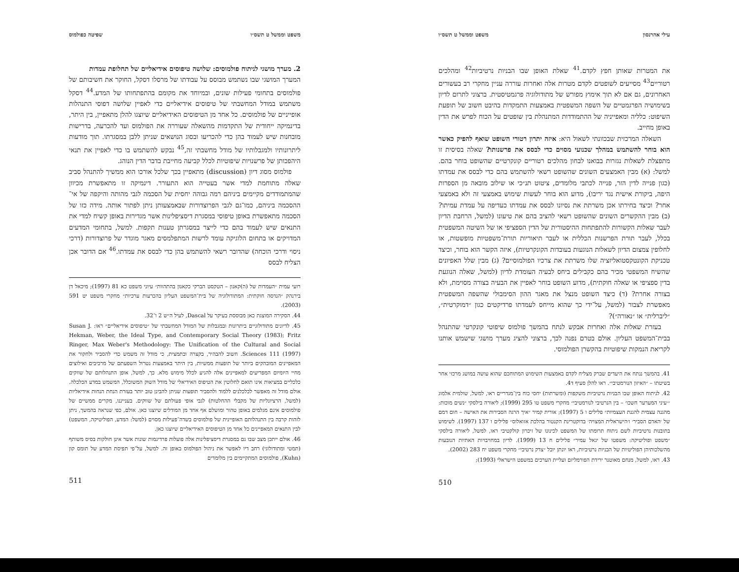משפט וממשל ט תשס״ו שפיטה כפולמוס
2. מערך מושגי לניתוח פולמוסים: שלושה טיפוסים אידיאליים של תחלופת עמדות
המערך המושגי שבו נשתמש מבוסס על עבודתו של מרסלו דסקל, החוקר את חשיבותם של פולמוסים בתחומי פעילות שונים, ובמיוחד את מקומם בהתפתחותו של המדע.<sup>44</sup> דסקל משתמש במודל המחשבתי של טיפוסים אידיאליים כדי לאפיין שלושה דפוסי התנהלות אופייניים של פולמוסים. כל אחד מן הטיפוסים האידיאליים שיוצגו להלן מתאפיין, בין היתר, בדינמיקה ייחודית של התקדמות מהשאלה שעוררה את הפולמוס ועד להכרעה, בדרישות מובחנות שיש לעמוד בהן כדי להכריעו ובסוג הנושאים שניתן ללבן במסגרתו. תוך מודעות ליתרונותיו ולמגבלותיו של מודל מחשבתי זה,<sup>45</sup> נבקש להשתמש בו כדי לאפיין את תנאי היהפכותן של פרשנויות שיפוטיות לכלל קביעה מחייבת בדבר הדין הנוהג.
פולמוס מסוג דיון (discussion) מתאפיין בכך שלכל אורכו הוא ממשיך להתנהל סביב שאלה מתוחמת למדי אשר בעטייה הוא התעורר. דינמיקה זו מתאפשרת מכיוון שהמתמודדים מקיימים ביניהם רמה גבוהה יחסית של הסכמה לגבי מהותה והיקפה של אי־ההסכמה ביניהם, כמו־גם לגבי הפרוצדורות שבאמצעותן ניתן לפתור אותה. מידה כזו של הסכמה מתאפשרת באופן טיפוסי במסגרת דיסציפלינות אשר מגדירות באופן קשיח למדי את התנאים שיש לעמוד בהם כדי לייצר במסגרתן טענות תקפות. למשל, בתחומי המדעים המדויקים או בתחום הלוגיקה עומד לרשות המתפלמסים מאגר מוגדר של פרוצדורות (דרכי ניסוי ודרכי הוכחה) שהדובר רשאי להשתמש בהן כדי לבסס את עמדתו.<sup>46</sup> אם הדובר אכן הצליח לבסס
רועי עמית ״העמדות של (ה)קאנון – הטקסט הברקי כקאנון בהתהוות״ עיוני משפט כא 81 (1997); מיכאל דן בירנהק ״הנדסה חוקתית: המתודולוגיה של בית־המשפט העליון בהכרעות ערכיות״ מחקרי משפט יט 591 (2003).
44. הסקירה המוצגת כאן מבוססת בעיקר על Dascal, לעיל ה״ש 2 ו־32.
45. לדיונים מתודולוגיים ביתרונות ובמגבלות של המודל המחשבתי של ״טיפוסים אידיאליים״ ראו: Susan J. Hekman, Weber, the Ideal Type, and Contemporary Social Theory (1983); Fritz Ringer, Max Weber's Methodology: The Unification of the Cultural and Social Sciences 111 (1997). חשוב להבהיר, בקצרה ובתמצית, כי מודל זה משמש כדי להסביר ולחקור את המאפיינים המובהקים ביותר של תופעות ממשיות, בין היתר באמצעות נטרול השפעתם של מרכיבים ואילוצים מחיי היומיום המפריעים למאפיינים אלה להגיע לכלל מימוש מלא. כך, למשל, אופן התנהלותם של שווקים כלכליים במציאות אינו תואם לחלוטין את הטיפוס האידיאלי של מודל השוק המשוכלל, המשמש במדע הכלכלה. אולם מודל זה מאפשר לכלכלנים ללמוד ולהסביר תופעות שניתן להבינן טוב יותר בעזרת הנחת הנחות אידיאליות (למשל, הרציונליות של מקבלי ההחלטות) לגבי אופי פעולתם של שווקים. בענייננו, מקרים ממשיים של פולמוסים אינם מגלמים באופן טהור ומושלם אף אחד מן המודלים שיוצגו כאן. אולם, כפי שנראה בהמשך, ניתן לזהות קרבה בין התנהלותם האופיינית של פולמוסים בשדה־פעילות מסוים (למשל: המדע, הפוליטיקה, המשפט) לבין התנאים המאפיינים כל אחד מן הטיפוסים האידיאליים שיוצגו כאן.
46. אולם ייתכן מצב שבו גם במסגרת דיסציפלינות אלה פועלות פרדיגמות שונות אשר אינן חולקות בסיס משותף (תמטי ומתודולוגי) רחב דיו לאפשר את ניהול הפולמוס באופן זה. למשל, על־פי תפיסת המדע של תומס קון (Kuhn), פולמוסים המתקיימים בין מלומדים
511
עילי אהרנסון משפט וממשל ט תשס״ו
את המטרות שאותן חפץ לקדם.<sup>41</sup> שאלת האופן שבו הבניות נרטיביות<sup>42</sup> ומהלכים רטוריים<sup>43</sup> מסייעים לשופטים לקדם מטרות אלה ואחרות עוררה עניין מחקרי רב בעשורים האחרונים, גם אם לא תוך אימוץ מפורש של מתודולוגיה פרגמטיסטית. ברצוני לתרום לדיון בשימושיה הפרגמטיים של השפה המשפטית באמצעות התמקדות בהיבט חשוב של תופעת השיפוט: כלליה ומאפייניה של ההתמודדות המתנהלת בין שופטים על הכוח לפרש את הדין באופן מחייב.
השאלה המרכזית שבכוונתי לשאול היא: איזה יתרון רטורי השופט שואף להפיק כאשר הוא בוחר להשתמש במהלך שכנועי מסוים כדי לבסס את פרשנותו? שאלה בסיסית זו מתפצלת לשאלות נגזרות בבואנו לבחון מהלכים רטוריים קונקרטיים שהשופט בוחר בהם. למשל: (א) מבין האמצעים השונים שהשופט רשאי להשתמש בהם כדי לבסס את עמדתו (כגון פנייה לדין הזר, פנייה לכתבי מלומדים, ציטוט תנ״כי או שילוב מובאה מן הספרות היפה, ביקורת אישית נגד יריבו), מדוע הוא בוחר לעשות שימוש באמצעי זה ולא באמצעי אחר? וכיצד בחירתו אכן משרתת את נסיונו לבסס את עמדתו כעדיפה על עמדת עמיתו? (ב) מבין ההקשרים השונים שהשופט רשאי להציב בהם את טיעונו (למשל, הרחבת הדיון לעבר שאלות הקשורות להתפתחות ההיסטורית של הדין הספציפי או של השיטה המשפטית בכלל, לעבר תורת הפרשנות הכללית או לעבר תיאוריות תורת־משפטיות מופשטות, או לחלופין צמצום הדיון לשאלות הנוגעות בעובדות הקונקרטיות), איזה הקשר הוא בוחר, וכיצד טכניקת הקונטקסטואליזציה שלו משרתת את צרכיו הפולמוסיים? (ג) מבין שלל האפיונים שהשיח המשפטי מכיר בהם כקבילים ביחס לבעיה העומדת לדיון (למשל, שאלה הנוגעת בדין ספציפי או שאלה חוקתית), מדוע השופט בוחר לאפיין את הבעיה בצורה מסוימת, ולא בצורה אחרת? (ד) כיצד השופט מנצל את מאגר ההון הסימבולי שהשפה המשפטית מאפשרת לצבור (למשל, על־ידי כך שהוא מייחס לעמדתו פרדיקטים כגון ״דמוקרטית״, ״ליברלית״ או ״נאורה״)?
בעזרת שאלות אלה ואחרות אבקש לנתח בהמשך פולמוס שיפוטי קונקרטי שהתנהל בבית־המשפט העליון. אולם בטרם נפנה לכך, ברצוני להציג מערך מושגי שישמש אותנו לקריאת הנמקות שיפוטיות בהקשרן הפולמוסי.
41. בהמשך ננתח את היעדים שברק מצליח לקדם באמצעות השימוש המתוחכם שהוא עושה במושג מרכזי אחר בשיטתו – ״האיזון הנורמטיבי״. ראו להלן סעיף ד4.
42. לניתוח האופן שבו הבניות נרטיביות משקפות (ומשרתות) יחסי כוח בין־מגדריים ראו, למשל, שולמית אלמוג ״׳עיני המערער חשכו׳ – בין הנרטיבי לנורמטיבי״ מחקרי משפט טו 295 (1999); ליאורה בילסקי ״נשים מוכות: מהגנה עצמית להגנת העצמיות״ פלילים ו 5 (1997); אורית קמיר ״איך הרגה הסבירות את האישה – חום דמם של ׳האדם הסביר׳ ו׳הישראלית המצויה׳ בדוקטרינת הקנטור בהלכת אזואלוס״ פלילים ו 137 (1997). לשימוש בתובנות נרטיביות לשם ניתוח תרומתו של המשפט לכינונו של זיכרון קולקטיבי ראו, למשל, ליאורה בילסקי ״משפט ופוליטיקה: משפטו של יגאל עמיר״ פלילים ח 13 (1999). לדיון במחויבויות האתיות הנובעות מהשלכותיהן הפוליטיות של הבניות נרטיביות, ראו יונתן יובל ״צדק נרטיבי״ מחקרי משפט יח 283 (2002).
43. ראו, למשל, מנחם מאוטנר ירידת הפורמליזם ועליית הערכים במשפט הישראלי (1993);
510